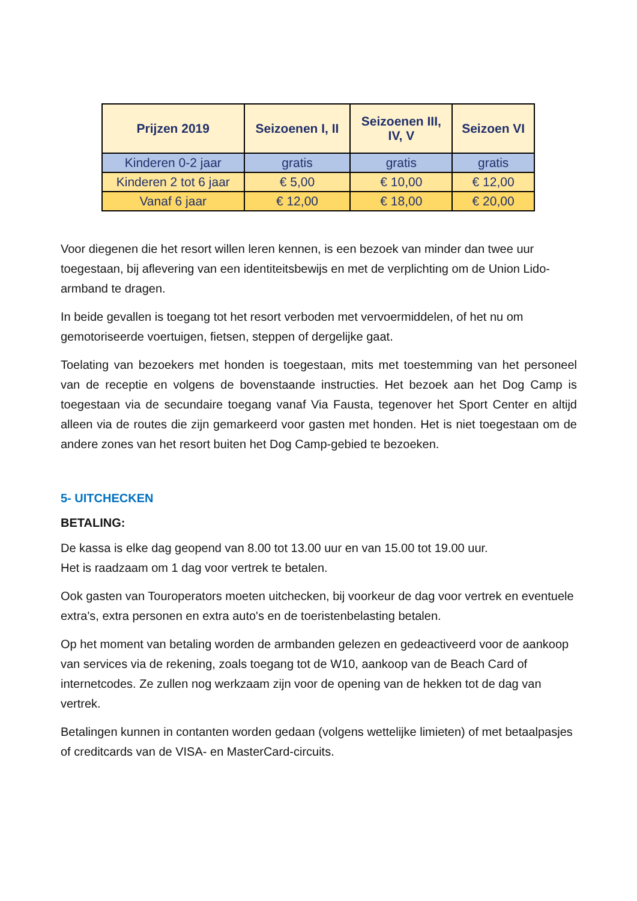| Prijzen 2019 | Seizoenen I, II | Seizoenen III, IV, V | Seizoen VI |
| --- | --- | --- | --- |
| Kinderen 0-2 jaar | gratis | gratis | gratis |
| Kinderen 2 tot 6 jaar | € 5,00 | € 10,00 | € 12,00 |
| Vanaf 6 jaar | € 12,00 | € 18,00 | € 20,00 |
Voor diegenen die het resort willen leren kennen, is een bezoek van minder dan twee uur toegestaan, bij aflevering van een identiteitsbewijs en met de verplichting om de Union Lido-armband te dragen.
In beide gevallen is toegang tot het resort verboden met vervoermiddelen, of het nu om gemotoriseerde voertuigen, fietsen, steppen of dergelijke gaat.
Toelating van bezoekers met honden is toegestaan, mits met toestemming van het personeel van de receptie en volgens de bovenstaande instructies. Het bezoek aan het Dog Camp is toegestaan via de secundaire toegang vanaf Via Fausta, tegenover het Sport Center en altijd alleen via de routes die zijn gemarkeerd voor gasten met honden. Het is niet toegestaan om de andere zones van het resort buiten het Dog Camp-gebied te bezoeken.
5- UITCHECKEN
BETALING:
De kassa is elke dag geopend van 8.00 tot 13.00 uur en van 15.00 tot 19.00 uur.
Het is raadzaam om 1 dag voor vertrek te betalen.
Ook gasten van Touroperators moeten uitchecken, bij voorkeur de dag voor vertrek en eventuele extra's, extra personen en extra auto's en de toeristenbelasting betalen.
Op het moment van betaling worden de armbanden gelezen en gedeactiveerd voor de aankoop van services via de rekening, zoals toegang tot de W10, aankoop van de Beach Card of internetcodes. Ze zullen nog werkzaam zijn voor de opening van de hekken tot de dag van vertrek.
Betalingen kunnen in contanten worden gedaan (volgens wettelijke limieten) of met betaalpasjes of creditcards van de VISA- en MasterCard-circuits.